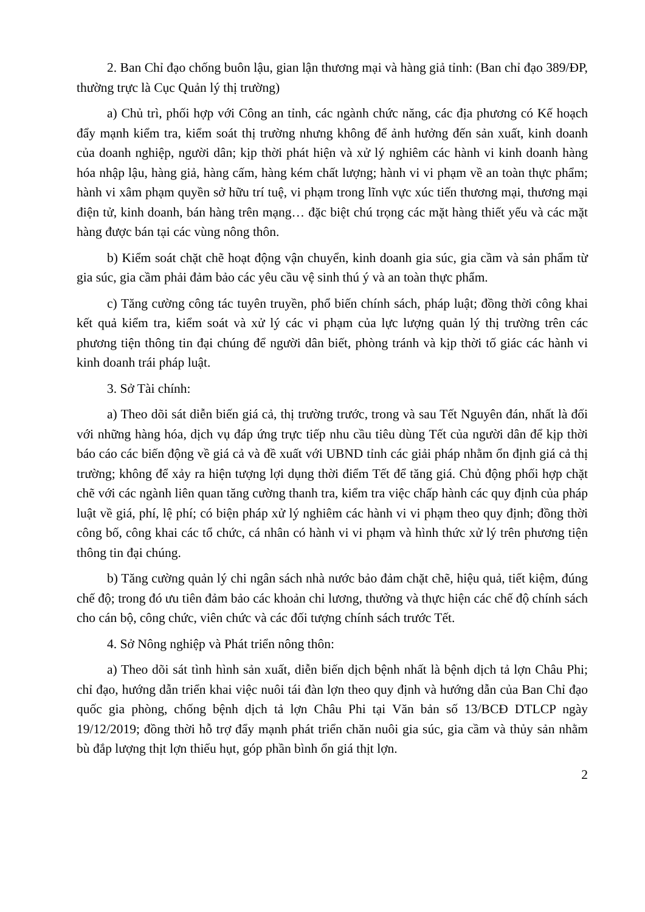2. Ban Chỉ đạo chống buôn lậu, gian lận thương mại và hàng giả tỉnh: (Ban chỉ đạo 389/ĐP, thường trực là Cục Quản lý thị trường)
a) Chủ trì, phối hợp với Công an tỉnh, các ngành chức năng, các địa phương có Kế hoạch đẩy mạnh kiểm tra, kiểm soát thị trường nhưng không để ảnh hưởng đến sản xuất, kinh doanh của doanh nghiệp, người dân; kịp thời phát hiện và xử lý nghiêm các hành vi kinh doanh hàng hóa nhập lậu, hàng giả, hàng cấm, hàng kém chất lượng; hành vi vi phạm về an toàn thực phẩm; hành vi xâm phạm quyền sở hữu trí tuệ, vi phạm trong lĩnh vực xúc tiến thương mại, thương mại điện tử, kinh doanh, bán hàng trên mạng… đặc biệt chú trọng các mặt hàng thiết yếu và các mặt hàng được bán tại các vùng nông thôn.
b) Kiểm soát chặt chẽ hoạt động vận chuyển, kinh doanh gia súc, gia cầm và sản phẩm từ gia súc, gia cầm phải đảm bảo các yêu cầu vệ sinh thú ý và an toàn thực phẩm.
c) Tăng cường công tác tuyên truyền, phổ biến chính sách, pháp luật; đồng thời công khai kết quả kiểm tra, kiểm soát và xử lý các vi phạm của lực lượng quản lý thị trường trên các phương tiện thông tin đại chúng để người dân biết, phòng tránh và kịp thời tố giác các hành vi kinh doanh trái pháp luật.
3. Sở Tài chính:
a) Theo dõi sát diễn biến giá cả, thị trường trước, trong và sau Tết Nguyên đán, nhất là đối với những hàng hóa, dịch vụ đáp ứng trực tiếp nhu cầu tiêu dùng Tết của người dân để kịp thời báo cáo các biến động về giá cả và đề xuất với UBND tỉnh các giải pháp nhằm ổn định giá cả thị trường; không để xảy ra hiện tượng lợi dụng thời điểm Tết để tăng giá. Chủ động phối hợp chặt chẽ với các ngành liên quan tăng cường thanh tra, kiểm tra việc chấp hành các quy định của pháp luật về giá, phí, lệ phí; có biện pháp xử lý nghiêm các hành vi vi phạm theo quy định; đồng thời công bố, công khai các tổ chức, cá nhân có hành vi vi phạm và hình thức xử lý trên phương tiện thông tin đại chúng.
b) Tăng cường quản lý chi ngân sách nhà nước bảo đảm chặt chẽ, hiệu quả, tiết kiệm, đúng chế độ; trong đó ưu tiên đảm bảo các khoản chi lương, thưởng và thực hiện các chế độ chính sách cho cán bộ, công chức, viên chức và các đối tượng chính sách trước Tết.
4. Sở Nông nghiệp và Phát triển nông thôn:
a) Theo dõi sát tình hình sản xuất, diễn biến dịch bệnh nhất là bệnh dịch tả lợn Châu Phi; chỉ đạo, hướng dẫn triển khai việc nuôi tái đàn lợn theo quy định và hướng dẫn của Ban Chỉ đạo quốc gia phòng, chống bệnh dịch tả lợn Châu Phi tại Văn bản số 13/BCĐ DTLCP ngày 19/12/2019; đồng thời hỗ trợ đẩy mạnh phát triển chăn nuôi gia súc, gia cầm và thủy sản nhằm bù đắp lượng thịt lợn thiếu hụt, góp phần bình ổn giá thịt lợn.
2